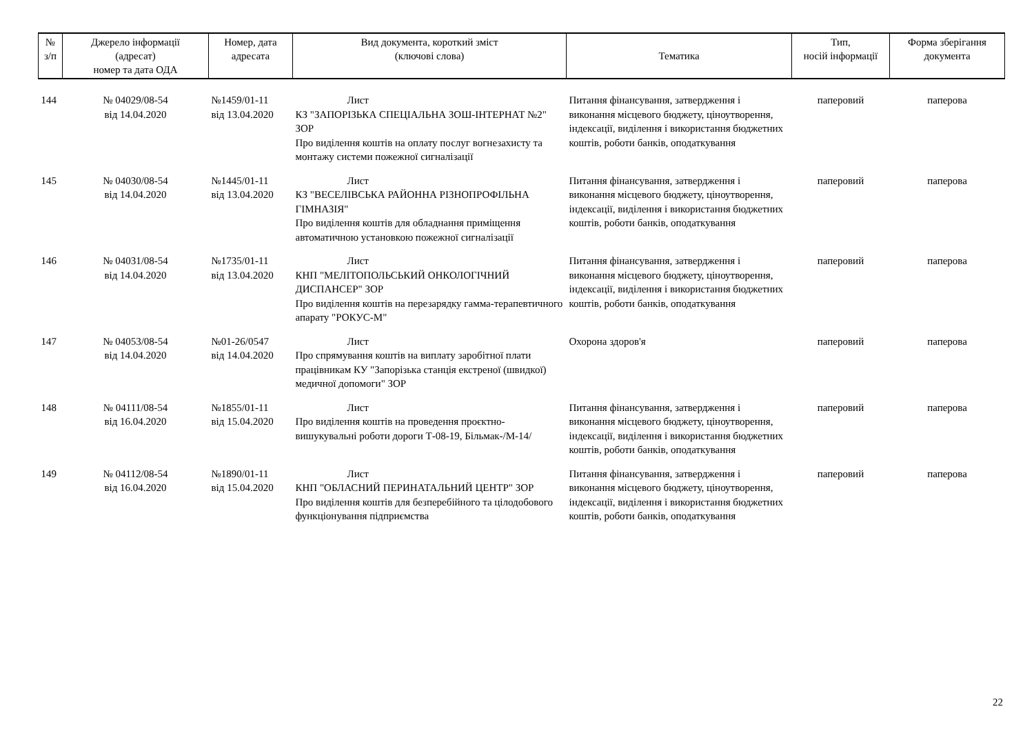| № з/п | Джерело інформації (адресат) номер та дата ОДА | Номер, дата адресата | Вид документа, короткий зміст (ключові слова) | Тематика | Тип, носій інформації | Форма зберігання документа |
| --- | --- | --- | --- | --- | --- | --- |
| 144 | № 04029/08-54 від 14.04.2020 | №1459/01-11 від 13.04.2020 | Лист КЗ "ЗАПОРІЗЬКА СПЕЦІАЛЬНА ЗОШ-ІНТЕРНАТ №2" ЗОР Про виділення коштів на оплату послуг вогнезахисту та монтажу системи пожежної сигналізації | Питання фінансування, затвердження і виконання місцевого бюджету, ціноутворення, індексації, виділення і використання бюджетних коштів, роботи банків, оподаткування | паперовий | паперова |
| 145 | № 04030/08-54 від 14.04.2020 | №1445/01-11 від 13.04.2020 | Лист КЗ "ВЕСЕЛІВСЬКА РАЙОННА РІЗНОПРОФІЛЬНА ГІМНАЗІЯ" Про виділення коштів для обладнання приміщення автоматичною установкою пожежної сигналізації | Питання фінансування, затвердження і виконання місцевого бюджету, ціноутворення, індексації, виділення і використання бюджетних коштів, роботи банків, оподаткування | паперовий | паперова |
| 146 | № 04031/08-54 від 14.04.2020 | №1735/01-11 від 13.04.2020 | Лист КНП "МЕЛІТОПОЛЬСЬКИЙ ОНКОЛОГІЧНИЙ ДИСПАНСЕР" ЗОР Про виділення коштів на перезарядку гамма-терапевтичного апарату "РОКУС-М" | Питання фінансування, затвердження і виконання місцевого бюджету, ціноутворення, індексації, виділення і використання бюджетних коштів, роботи банків, оподаткування | паперовий | паперова |
| 147 | № 04053/08-54 від 14.04.2020 | №01-26/0547 від 14.04.2020 | Лист Про спрямування коштів на виплату заробітної плати працівникам КУ "Запорізька станція екстреної (швидкої) медичної допомоги" ЗОР | Охорона здоров'я | паперовий | паперова |
| 148 | № 04111/08-54 від 16.04.2020 | №1855/01-11 від 15.04.2020 | Лист Про виділення коштів на проведення проєктно-вишукувальні роботи дороги Т-08-19, Більмак-/М-14/ | Питання фінансування, затвердження і виконання місцевого бюджету, ціноутворення, індексації, виділення і використання бюджетних коштів, роботи банків, оподаткування | паперовий | паперова |
| 149 | № 04112/08-54 від 16.04.2020 | №1890/01-11 від 15.04.2020 | Лист КНП "ОБЛАСНИЙ ПЕРИНАТАЛЬНИЙ ЦЕНТР" ЗОР Про виділення коштів для безперебійного та цілодобового функціонування підприємства | Питання фінансування, затвердження і виконання місцевого бюджету, ціноутворення, індексації, виділення і використання бюджетних коштів, роботи банків, оподаткування | паперовий | паперова |
22